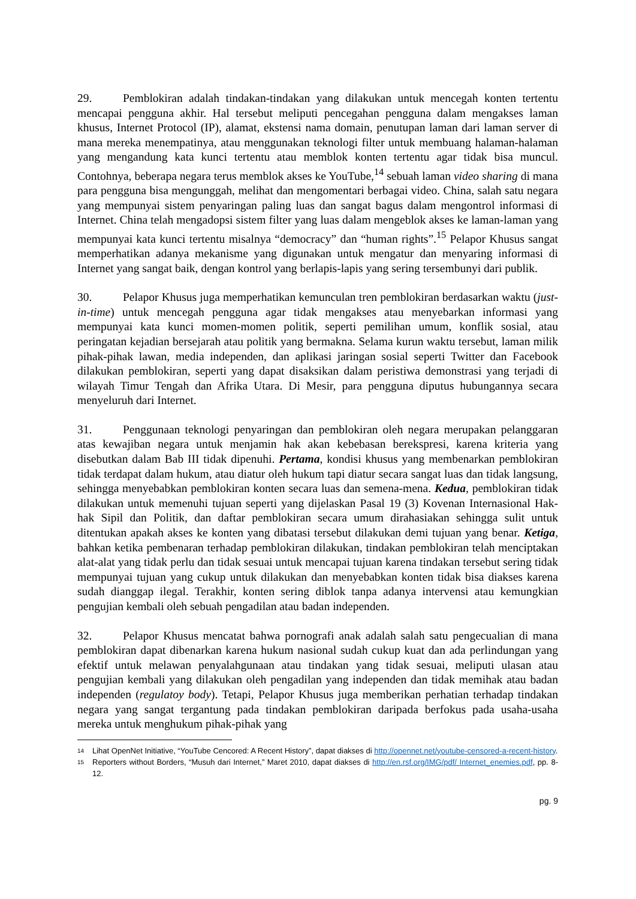29. Pemblokiran adalah tindakan-tindakan yang dilakukan untuk mencegah konten tertentu mencapai pengguna akhir. Hal tersebut meliputi pencegahan pengguna dalam mengakses laman khusus, Internet Protocol (IP), alamat, ekstensi nama domain, penutupan laman dari laman server di mana mereka menempatinya, atau menggunakan teknologi filter untuk membuang halaman-halaman yang mengandung kata kunci tertentu atau memblok konten tertentu agar tidak bisa muncul. Contohnya, beberapa negara terus memblok akses ke YouTube,<sup>14</sup> sebuah laman video sharing di mana para pengguna bisa mengunggah, melihat dan mengomentari berbagai video. China, salah satu negara yang mempunyai sistem penyaringan paling luas dan sangat bagus dalam mengontrol informasi di Internet. China telah mengadopsi sistem filter yang luas dalam mengeblok akses ke laman-laman yang mempunyai kata kunci tertentu misalnya “democracy” dan “human rights”.<sup>15</sup> Pelapor Khusus sangat memperhatikan adanya mekanisme yang digunakan untuk mengatur dan menyaring informasi di Internet yang sangat baik, dengan kontrol yang berlapis-lapis yang sering tersembunyi dari publik.
30. Pelapor Khusus juga memperhatikan kemunculan tren pemblokiran berdasarkan waktu (just-in-time) untuk mencegah pengguna agar tidak mengakses atau menyebarkan informasi yang mempunyai kata kunci momen-momen politik, seperti pemilihan umum, konflik sosial, atau peringatan kejadian bersejarah atau politik yang bermakna. Selama kurun waktu tersebut, laman milik pihak-pihak lawan, media independen, dan aplikasi jaringan sosial seperti Twitter dan Facebook dilakukan pemblokiran, seperti yang dapat disaksikan dalam peristiwa demonstrasi yang terjadi di wilayah Timur Tengah dan Afrika Utara. Di Mesir, para pengguna diputus hubungannya secara menyeluruh dari Internet.
31. Penggunaan teknologi penyaringan dan pemblokiran oleh negara merupakan pelanggaran atas kewajiban negara untuk menjamin hak akan kebebasan berekspresi, karena kriteria yang disebutkan dalam Bab III tidak dipenuhi. Pertama, kondisi khusus yang membenarkan pemblokiran tidak terdapat dalam hukum, atau diatur oleh hukum tapi diatur secara sangat luas dan tidak langsung, sehingga menyebabkan pemblokiran konten secara luas dan semena-mena. Kedua, pemblokiran tidak dilakukan untuk memenuhi tujuan seperti yang dijelaskan Pasal 19 (3) Kovenan Internasional Hak-hak Sipil dan Politik, dan daftar pemblokiran secara umum dirahasiakan sehingga sulit untuk ditentukan apakah akses ke konten yang dibatasi tersebut dilakukan demi tujuan yang benar. Ketiga, bahkan ketika pembenaran terhadap pemblokiran dilakukan, tindakan pemblokiran telah menciptakan alat-alat yang tidak perlu dan tidak sesuai untuk mencapai tujuan karena tindakan tersebut sering tidak mempunyai tujuan yang cukup untuk dilakukan dan menyebabkan konten tidak bisa diakses karena sudah dianggap ilegal. Terakhir, konten sering diblok tanpa adanya intervensi atau kemungkian pengujian kembali oleh sebuah pengadilan atau badan independen.
32. Pelapor Khusus mencatat bahwa pornografi anak adalah salah satu pengecualian di mana pemblokiran dapat dibenarkan karena hukum nasional sudah cukup kuat dan ada perlindungan yang efektif untuk melawan penyalahgunaan atau tindakan yang tidak sesuai, meliputi ulasan atau pengujian kembali yang dilakukan oleh pengadilan yang independen dan tidak memihak atau badan independen (regulatoy body). Tetapi, Pelapor Khusus juga memberikan perhatian terhadap tindakan negara yang sangat tergantung pada tindakan pemblokiran daripada berfokus pada usaha-usaha mereka untuk menghukum pihak-pihak yang
14 Lihat OpenNet Initiative, “YouTube Cencored: A Recent History”, dapat diakses di http://opennet.net/youtube-censored-a-recent-history.
15 Reporters without Borders, “Musuh dari Internet,” Maret 2010, dapat diakses di http://en.rsf.org/IMG/pdf/ Internet_enemies.pdf, pp. 8-12.
pg. 9